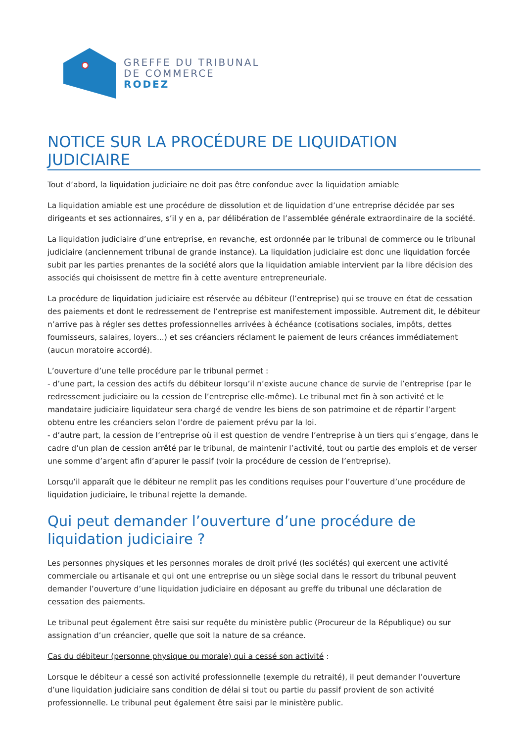GREFFE DU TRIBUNAL
DE COMMERCE
RODEZ
NOTICE SUR LA PROCÉDURE DE LIQUIDATION JUDICIAIRE
Tout d’abord, la liquidation judiciaire ne doit pas être confondue avec la liquidation amiable
La liquidation amiable est une procédure de dissolution et de liquidation d’une entreprise décidée par ses dirigeants et ses actionnaires, s’il y en a, par délibération de l’assemblée générale extraordinaire de la société.
La liquidation judiciaire d’une entreprise, en revanche, est ordonnée par le tribunal de commerce ou le tribunal judiciaire (anciennement tribunal de grande instance). La liquidation judiciaire est donc une liquidation forcée subit par les parties prenantes de la société alors que la liquidation amiable intervient par la libre décision des associés qui choisissent de mettre fin à cette aventure entrepreneuriale.
La procédure de liquidation judiciaire est réservée au débiteur (l’entreprise) qui se trouve en état de cessation des paiements et dont le redressement de l’entreprise est manifestement impossible. Autrement dit, le débiteur n’arrive pas à régler ses dettes professionnelles arrivées à échéance (cotisations sociales, impôts, dettes fournisseurs, salaires, loyers...) et ses créanciers réclament le paiement de leurs créances immédiatement (aucun moratoire accordé).
L’ouverture d’une telle procédure par le tribunal permet :
- d’une part, la cession des actifs du débiteur lorsqu’il n’existe aucune chance de survie de l’entreprise (par le redressement judiciaire ou la cession de l’entreprise elle-même). Le tribunal met fin à son activité et le mandataire judiciaire liquidateur sera chargé de vendre les biens de son patrimoine et de répartir l’argent obtenu entre les créanciers selon l’ordre de paiement prévu par la loi.
- d’autre part, la cession de l’entreprise où il est question de vendre l’entreprise à un tiers qui s’engage, dans le cadre d’un plan de cession arrêté par le tribunal, de maintenir l’activité, tout ou partie des emplois et de verser une somme d’argent afin d’apurer le passif (voir la procédure de cession de l’entreprise).
Lorsqu’il apparaît que le débiteur ne remplit pas les conditions requises pour l’ouverture d’une procédure de liquidation judiciaire, le tribunal rejette la demande.
Qui peut demander l’ouverture d’une procédure de liquidation judiciaire ?
Les personnes physiques et les personnes morales de droit privé (les sociétés) qui exercent une activité commerciale ou artisanale et qui ont une entreprise ou un siège social dans le ressort du tribunal peuvent demander l’ouverture d’une liquidation judiciaire en déposant au greffe du tribunal une déclaration de cessation des paiements.
Le tribunal peut également être saisi sur requête du ministère public (Procureur de la République) ou sur assignation d’un créancier, quelle que soit la nature de sa créance.
Cas du débiteur (personne physique ou morale) qui a cessé son activité :
Lorsque le débiteur a cessé son activité professionnelle (exemple du retraité), il peut demander l’ouverture d’une liquidation judiciaire sans condition de délai si tout ou partie du passif provient de son activité professionnelle. Le tribunal peut également être saisi par le ministère public.